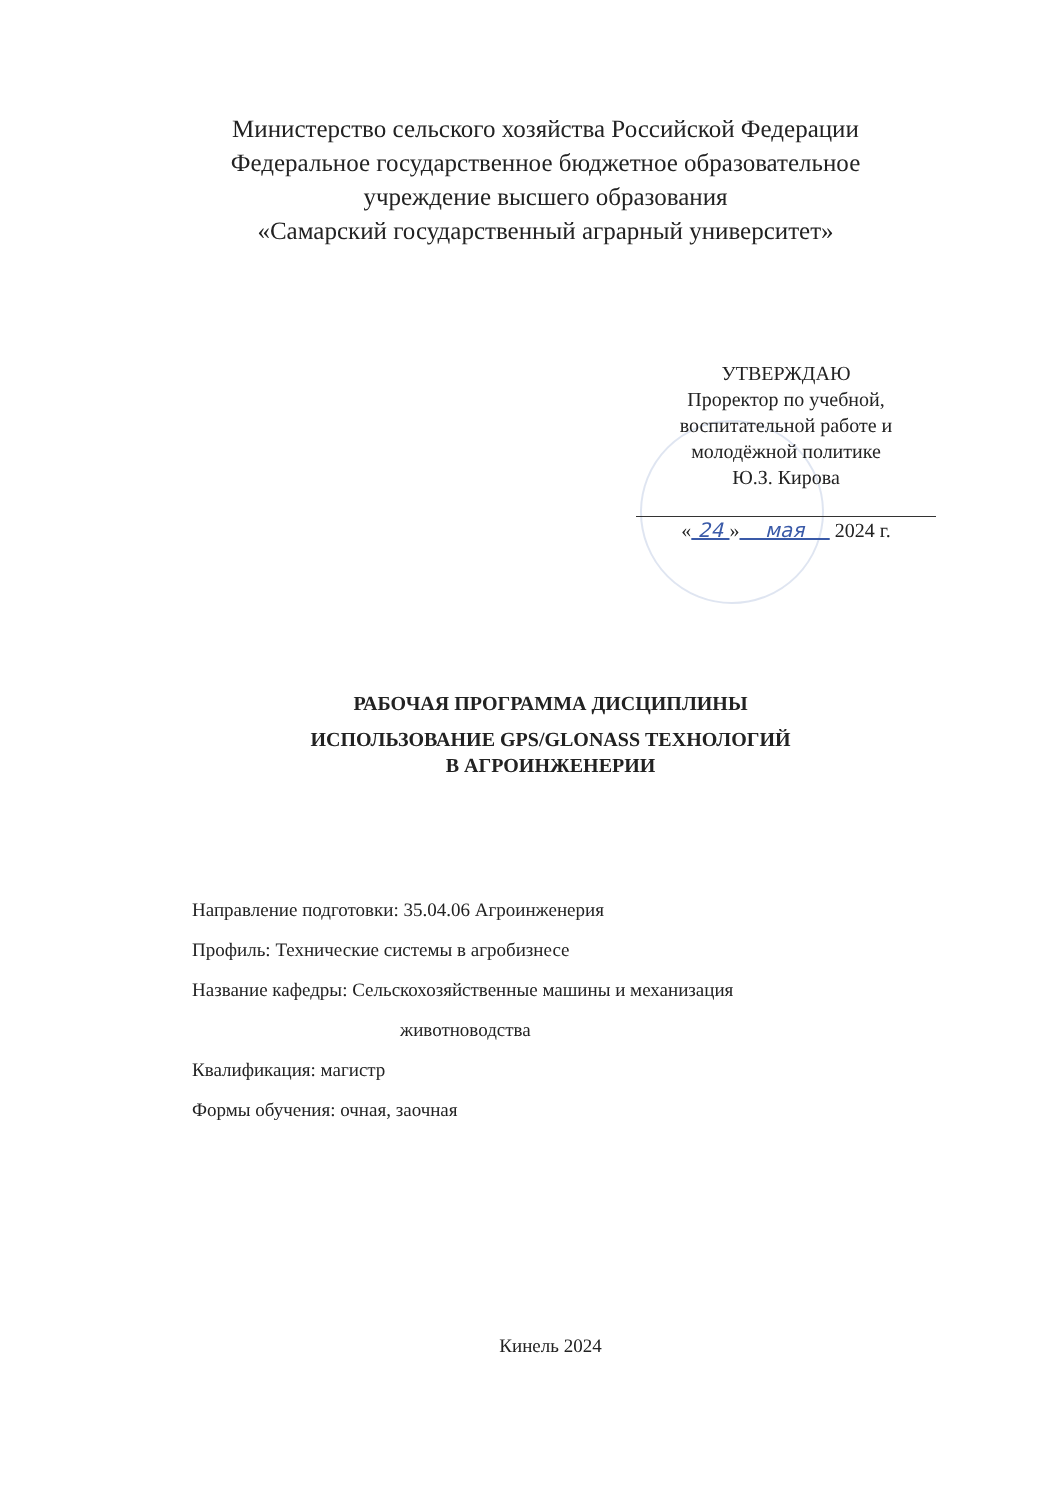Министерство сельского хозяйства Российской Федерации
Федеральное государственное бюджетное образовательное
учреждение высшего образования
«Самарский государственный аграрный университет»
УТВЕРЖДАЮ
Проректор по учебной,
воспитательной работе и
молодёжной политике
Ю.З. Кирова
« 24 » мая 2024 г.
РАБОЧАЯ ПРОГРАММА ДИСЦИПЛИНЫ
ИСПОЛЬЗОВАНИЕ GPS/GLONASS ТЕХНОЛОГИЙ
В АГРОИНЖЕНЕРИИ
Направление подготовки: 35.04.06 Агроинженерия
Профиль: Технические системы в агробизнесе
Название кафедры: Сельскохозяйственные машины и механизация
животноводства
Квалификация: магистр
Формы обучения: очная, заочная
Кинель 2024